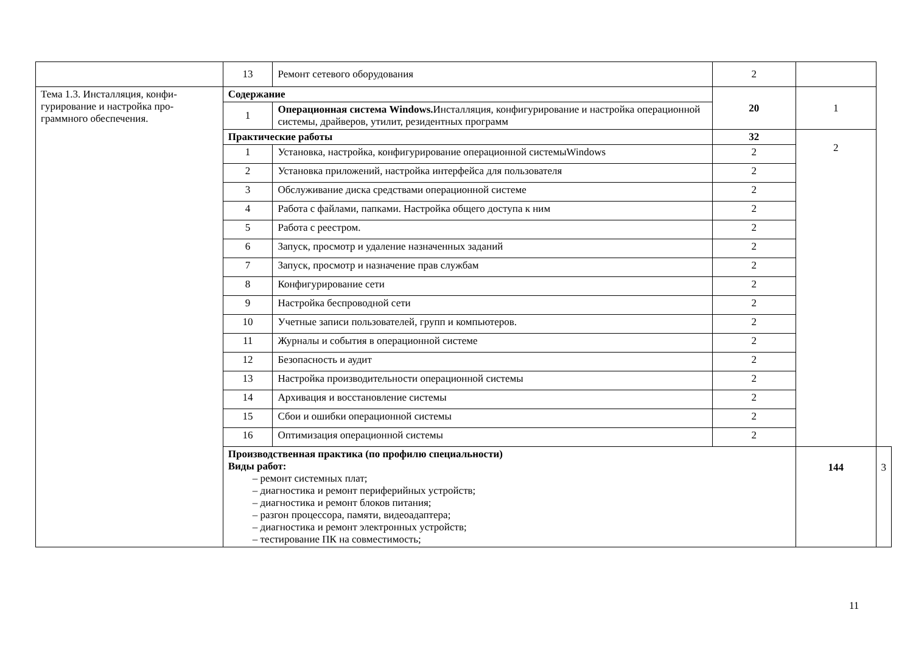| | 13 | Ремонт сетевого оборудования | 2 | | |
| Тема 1.3. Инсталляция, конфи-гурирование и настройка про-граммного обеспечения. | Содержание | | 20 | 1 | |
| | 1 | Операционная система Windows. Инсталляция, конфигурирование и настройка операционной системы, драйверов, утилит, резидентных программ | | | |
| | Практические работы | | 32 | 2 | |
| | 1 | Установка, настройка, конфигурирование операционной системыWindows | 2 | | |
| | 2 | Установка приложений, настройка интерфейса для пользователя | 2 | | |
| | 3 | Обслуживание диска средствами операционной системе | 2 | | |
| | 4 | Работа с файлами, папками. Настройка общего доступа к ним | 2 | | |
| | 5 | Работа с реестром. | 2 | | |
| | 6 | Запуск, просмотр и удаление назначенных заданий | 2 | | |
| | 7 | Запуск, просмотр и назначение прав службам | 2 | | |
| | 8 | Конфигурирование сети | 2 | | |
| | 9 | Настройка беспроводной сети | 2 | | |
| | 10 | Учетные записи пользователей, групп и компьютеров. | 2 | | |
| | 11 | Журналы и события в операционной системе | 2 | | |
| | 12 | Безопасность и аудит | 2 | | |
| | 13 | Настройка производительности операционной системы | 2 | | |
| | 14 | Архивация и восстановление системы | 2 | | |
| | 15 | Сбои и ошибки операционной системы | 2 | | |
| | 16 | Оптимизация операционной системы | 2 | | |
| | Производственная практика (по профилю специальности) Виды работ: – ремонт системных плат; – диагностика и ремонт периферийных устройств; – диагностика и ремонт блоков питания; – разгон процессора, памяти, видеоадаптера; – диагностика и ремонт электронных устройств; – тестирование ПК на совместимость; | | | 144 | 3 |
11